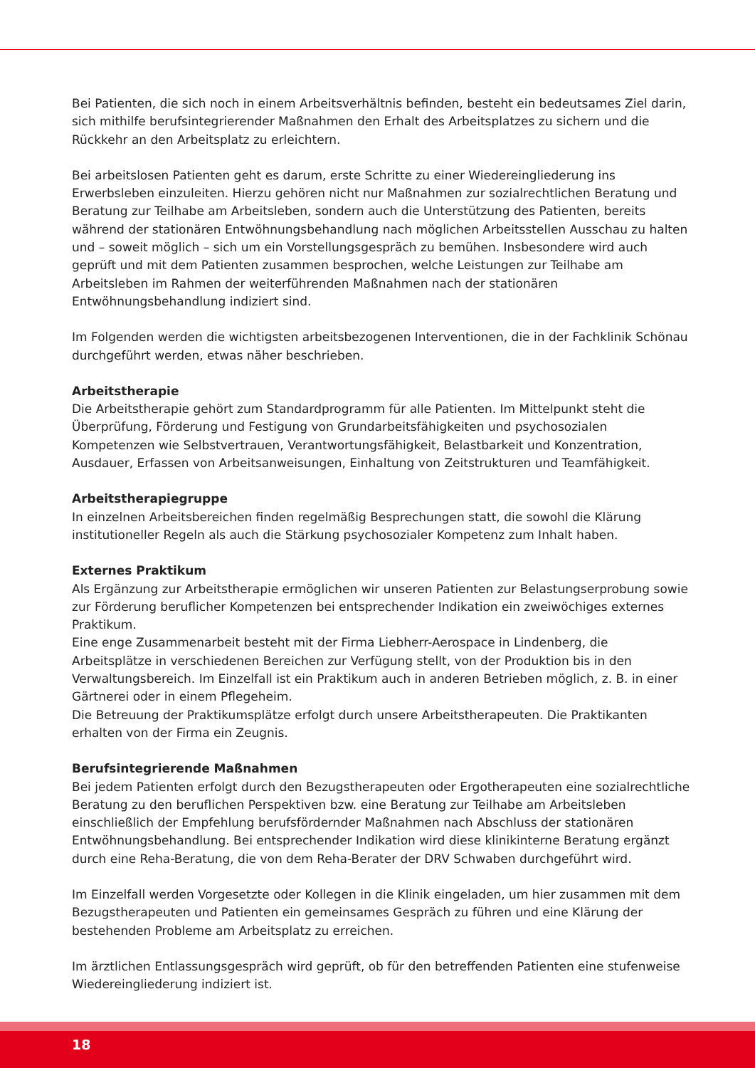Bei Patienten, die sich noch in einem Arbeitsverhältnis befinden, besteht ein bedeutsames Ziel darin, sich mithilfe berufsintegrierender Maßnahmen den Erhalt des Arbeitsplatzes zu sichern und die Rückkehr an den Arbeitsplatz zu erleichtern.
Bei arbeitslosen Patienten geht es darum, erste Schritte zu einer Wiedereingliederung ins Erwerbsleben einzuleiten. Hierzu gehören nicht nur Maßnahmen zur sozialrechtlichen Beratung und Beratung zur Teilhabe am Arbeitsleben, sondern auch die Unterstützung des Patienten, bereits während der stationären Entwöhnungsbehandlung nach möglichen Arbeitsstellen Ausschau zu halten und – soweit möglich – sich um ein Vorstellungsgespräch zu bemühen. Insbesondere wird auch geprüft und mit dem Patienten zusammen besprochen, welche Leistungen zur Teilhabe am Arbeitsleben im Rahmen der weiterführenden Maßnahmen nach der stationären Entwöhnungsbehandlung indiziert sind.
Im Folgenden werden die wichtigsten arbeitsbezogenen Interventionen, die in der Fachklinik Schönau durchgeführt werden, etwas näher beschrieben.
Arbeitstherapie
Die Arbeitstherapie gehört zum Standardprogramm für alle Patienten. Im Mittelpunkt steht die Überprüfung, Förderung und Festigung von Grundarbeitsfähigkeiten und psychosozialen Kompetenzen wie Selbstvertrauen, Verantwortungsfähigkeit, Belastbarkeit und Konzentration, Ausdauer, Erfassen von Arbeitsanweisungen, Einhaltung von Zeitstrukturen und Teamfähigkeit.
Arbeitstherapiegruppe
In einzelnen Arbeitsbereichen finden regelmäßig Besprechungen statt, die sowohl die Klärung institutioneller Regeln als auch die Stärkung psychosozialer Kompetenz zum Inhalt haben.
Externes Praktikum
Als Ergänzung zur Arbeitstherapie ermöglichen wir unseren Patienten zur Belastungserprobung sowie zur Förderung beruflicher Kompetenzen bei entsprechender Indikation ein zweiwöchiges externes Praktikum.
Eine enge Zusammenarbeit besteht mit der Firma Liebherr-Aerospace in Lindenberg, die Arbeitsplätze in verschiedenen Bereichen zur Verfügung stellt, von der Produktion bis in den Verwaltungsbereich. Im Einzelfall ist ein Praktikum auch in anderen Betrieben möglich, z. B. in einer Gärtnerei oder in einem Pflegeheim.
Die Betreuung der Praktikumsplätze erfolgt durch unsere Arbeitstherapeuten. Die Praktikanten erhalten von der Firma ein Zeugnis.
Berufsintegrierende Maßnahmen
Bei jedem Patienten erfolgt durch den Bezugstherapeuten oder Ergotherapeuten eine sozialrechtliche Beratung zu den beruflichen Perspektiven bzw. eine Beratung zur Teilhabe am Arbeitsleben einschließlich der Empfehlung berufsfördernder Maßnahmen nach Abschluss der stationären Entwöhnungsbehandlung. Bei entsprechender Indikation wird diese klinikinterne Beratung ergänzt durch eine Reha-Beratung, die von dem Reha-Berater der DRV Schwaben durchgeführt wird.
Im Einzelfall werden Vorgesetzte oder Kollegen in die Klinik eingeladen, um hier zusammen mit dem Bezugstherapeuten und Patienten ein gemeinsames Gespräch zu führen und eine Klärung der bestehenden Probleme am Arbeitsplatz zu erreichen.
Im ärztlichen Entlassungsgespräch wird geprüft, ob für den betreffenden Patienten eine stufenweise Wiedereingliederung indiziert ist.
18